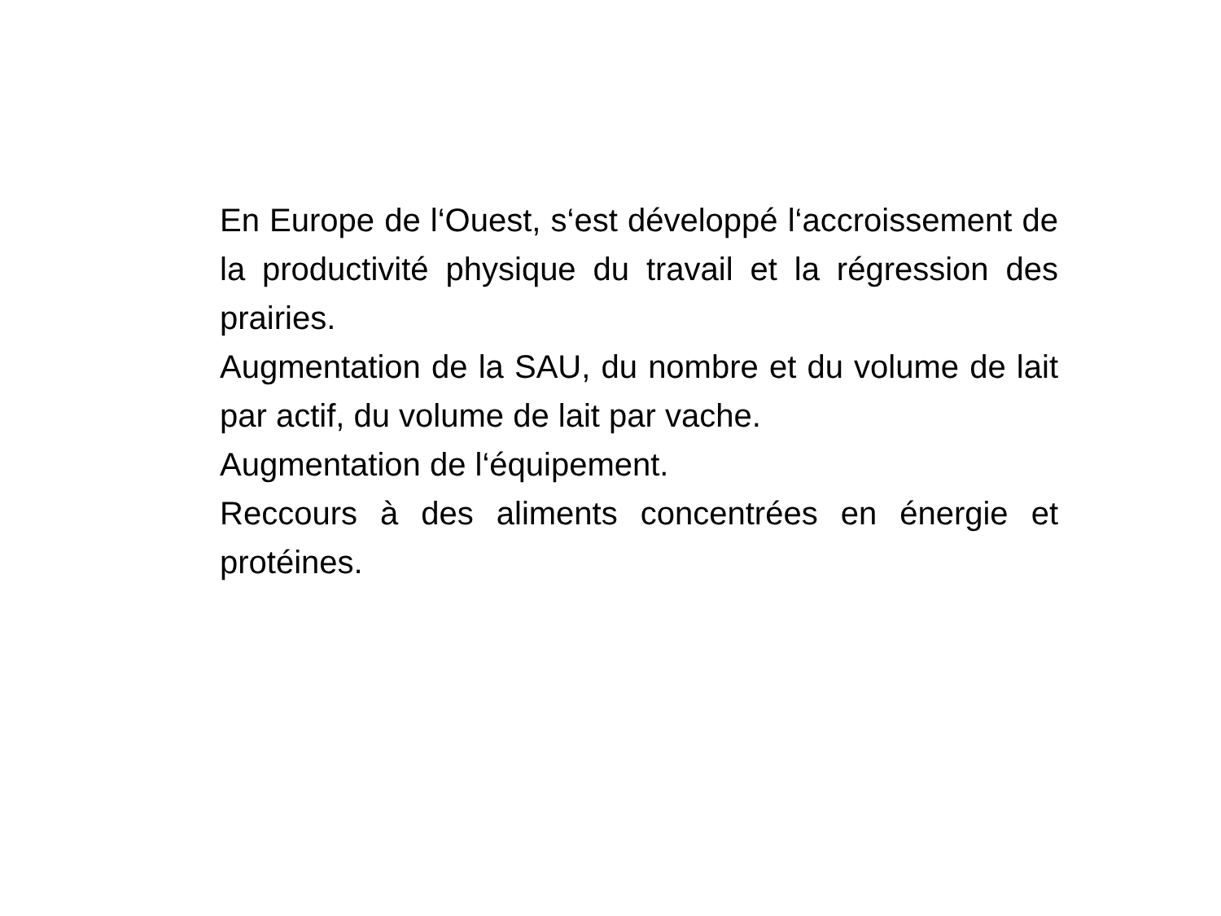En Europe de l‘Ouest, s‘est développé l‘accroissement de la productivité physique du travail et la régression des prairies.
Augmentation de la SAU, du nombre et du volume de lait par actif, du volume de lait par vache.
Augmentation de l‘équipement.
Reccours à des aliments concentrées en énergie et protéines.